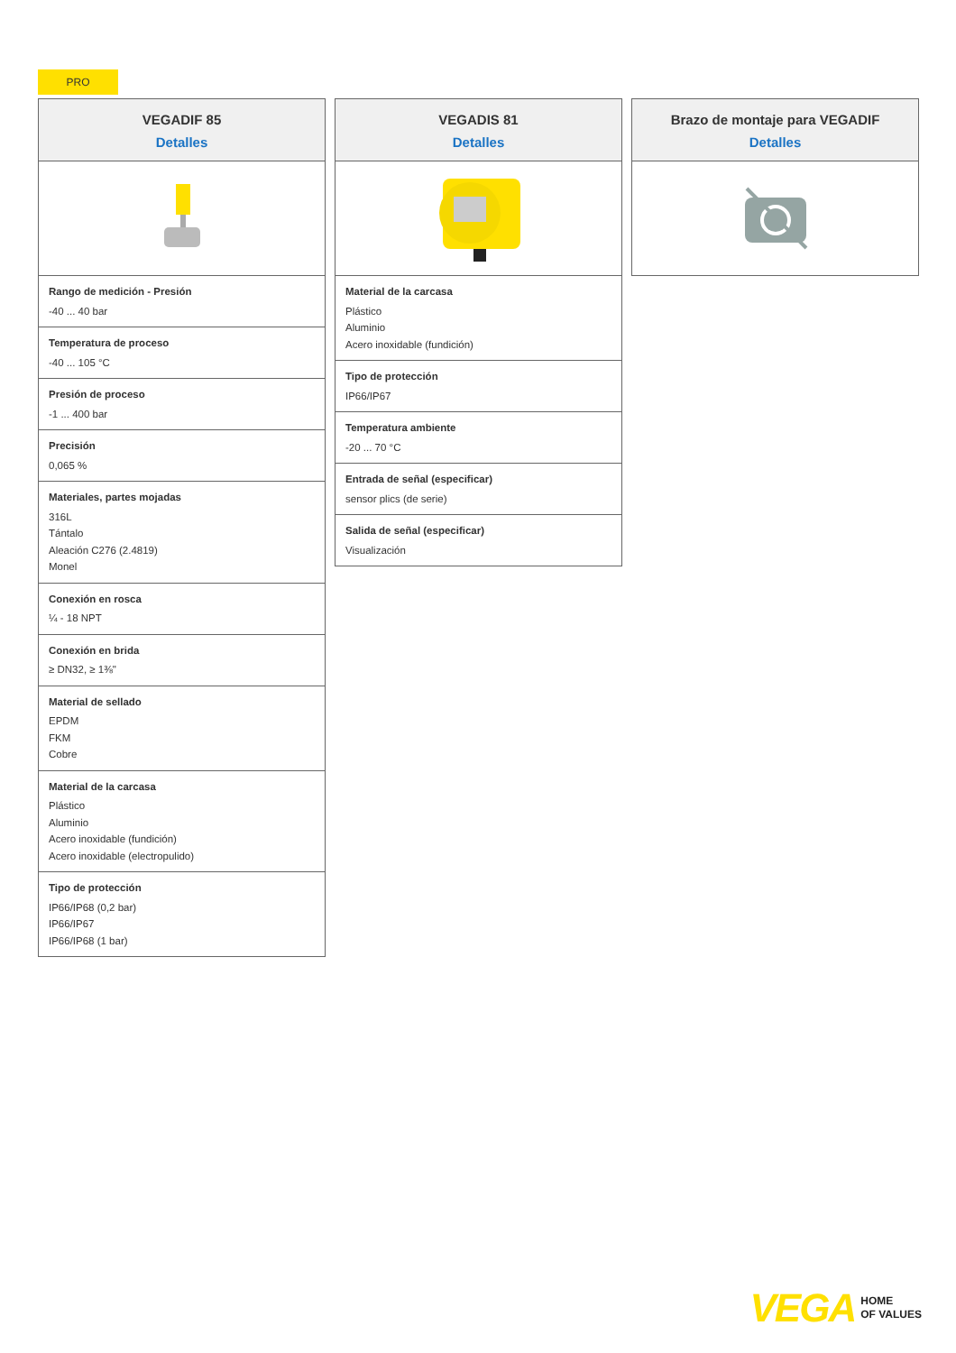PRO
VEGADIF 85
Detalles
Rango de medición - Presión
-40 ... 40 bar
Temperatura de proceso
-40 ... 105 °C
Presión de proceso
-1 ... 400 bar
Precisión
0,065 %
Materiales, partes mojadas
316L
Tántalo
Aleación C276 (2.4819)
Monel
Conexión en rosca
¼ - 18 NPT
Conexión en brida
≥ DN32, ≥ 1⅜"
Material de sellado
EPDM
FKM
Cobre
Material de la carcasa
Plástico
Aluminio
Acero inoxidable (fundición)
Acero inoxidable (electropulido)
Tipo de protección
IP66/IP68 (0,2 bar)
IP66/IP67
IP66/IP68 (1 bar)
VEGADIS 81
Detalles
Material de la carcasa
Plástico
Aluminio
Acero inoxidable (fundición)
Tipo de protección
IP66/IP67
Temperatura ambiente
-20 ... 70 °C
Entrada de señal (especificar)
sensor plics (de serie)
Salida de señal (especificar)
Visualización
Brazo de montaje para VEGADIF
Detalles
VEGA HOME
OF VALUES